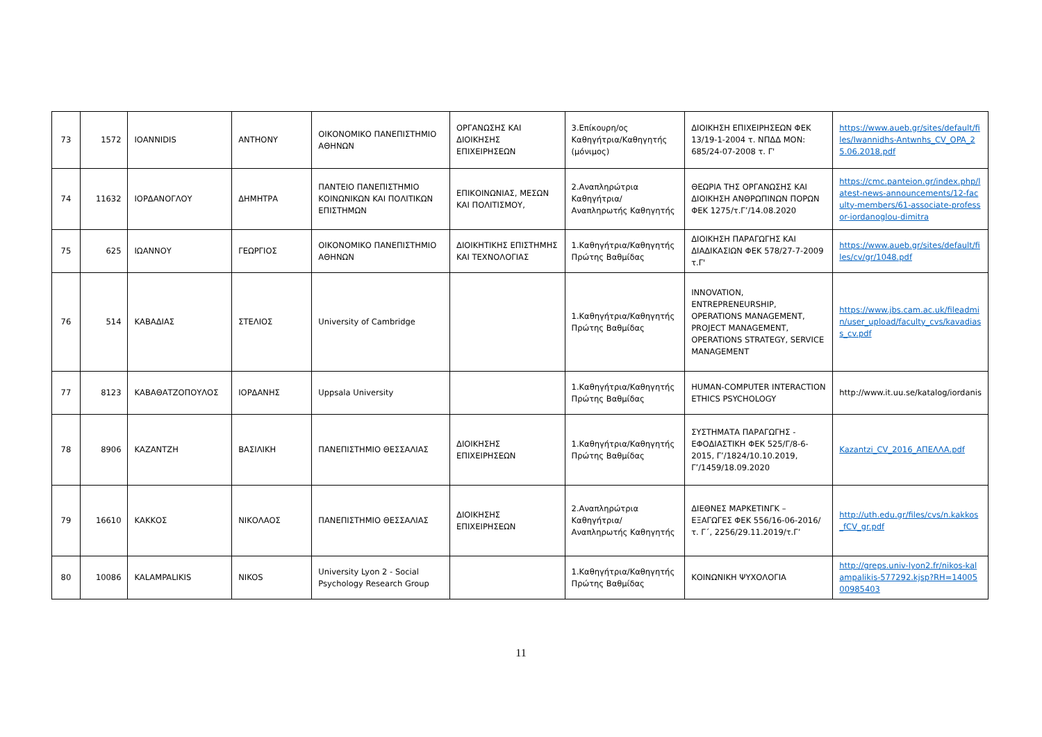| 73 | 1572 | IOANNIDIS | ANTHONY | ΟΙΚΟΝΟΜΙΚΟ ΠΑΝΕΠΙΣΤΗΜΙΟ ΑΘΗΝΩΝ | ΟΡΓΑΝΩΣΗΣ ΚΑΙ ΔΙΟΙΚΗΣΗΣ ΕΠΙΧΕΙΡΗΣΕΩΝ | 3.Επίκουρη/ος Καθηγήτρια/Καθηγητής (μόνιμος) | ΔΙΟΙΚΗΣΗ ΕΠΙΧΕΙΡΗΣΕΩΝ ΦΕΚ 13/19-1-2004 τ. ΝΠΔΔ ΜΟΝ: 685/24-07-2008 τ. Γ' | https://www.aueb.gr/sites/default/files/Iwannidhs-Antwnhs_CV_OPA_25.06.2018.pdf |
| 74 | 11632 | ΙΟΡΔΑΝΟΓΛΟΥ | ΔΗΜΗΤΡΑ | ΠΑΝΤΕΙΟ ΠΑΝΕΠΙΣΤΗΜΙΟ ΚΟΙΝΩΝΙΚΩΝ ΚΑΙ ΠΟΛΙΤΙΚΩΝ ΕΠΙΣΤΗΜΩΝ | ΕΠΙΚΟΙΝΩΝΙΑΣ, ΜΕΣΩΝ ΚΑΙ ΠΟΛΙΤΙΣΜΟΥ, | 2.Αναπληρώτρια Καθηγήτρια/Αναπληρωτής Καθηγητής | ΘΕΩΡΙΑ ΤΗΣ ΟΡΓΑΝΩΣΗΣ ΚΑΙ ΔΙΟΙΚΗΣΗ ΑΝΘΡΩΠΙΝΩΝ ΠΟΡΩΝ ΦΕΚ 1275/τ.Γ’/14.08.2020 | https://cmc.panteion.gr/index.php/latest-news-announcements/12-faculty-members/61-associate-professor-iordanoglou-dimitra |
| 75 | 625 | ΙΩΑΝΝΟΥ | ΓΕΩΡΓΙΟΣ | ΟΙΚΟΝΟΜΙΚΟ ΠΑΝΕΠΙΣΤΗΜΙΟ ΑΘΗΝΩΝ | ΔΙΟΙΚΗΤΙΚΗΣ ΕΠΙΣΤΗΜΗΣ ΚΑΙ ΤΕΧΝΟΛΟΓΙΑΣ | 1.Καθηγήτρια/Καθηγητής Πρώτης Βαθμίδας | ΔΙΟΙΚΗΣΗ ΠΑΡΑΓΩΓΗΣ ΚΑΙ ΔΙΑΔΙΚΑΣΙΩΝ ΦΕΚ 578/27-7-2009 τ.Γ' | https://www.aueb.gr/sites/default/files/cv/gr/1048.pdf |
| 76 | 514 | ΚΑΒΑΔΙΑΣ | ΣΤΕΛΙΟΣ | University of Cambridge | | 1.Καθηγήτρια/Καθηγητής Πρώτης Βαθμίδας | INNOVATION, ENTREPRENEURSHIP, OPERATIONS MANAGEMENT, PROJECT MANAGEMENT, OPERATIONS STRATEGY, SERVICE MANAGEMENT | https://www.jbs.cam.ac.uk/fileadmin/user_upload/faculty_cvs/kavadiass_cv.pdf |
| 77 | 8123 | ΚΑΒΑΘΑΤΖΟΠΟΥΛΟΣ | ΙΟΡΔΑΝΗΣ | Uppsala University | | 1.Καθηγήτρια/Καθηγητής Πρώτης Βαθμίδας | HUMAN-COMPUTER INTERACTION ETHICS PSYCHOLOGY | http://www.it.uu.se/katalog/iordanis |
| 78 | 8906 | ΚΑΖΑΝΤΖΗ | ΒΑΣΙΛΙΚΗ | ΠΑΝΕΠΙΣΤΗΜΙΟ ΘΕΣΣΑΛΙΑΣ | ΔΙΟΙΚΗΣΗΣ ΕΠΙΧΕΙΡΗΣΕΩΝ | 1.Καθηγήτρια/Καθηγητής Πρώτης Βαθμίδας | ΣΥΣΤΗΜΑΤΑ ΠΑΡΑΓΩΓΗΣ - ΕΦΟΔΙΑΣΤΙΚΗ ΦΕΚ 525/Γ/8-6-2015, Γ’/1824/10.10.2019, Γ’/1459/18.09.2020 | Kazantzi_CV_2016_ΑΠΕΛΛΑ.pdf |
| 79 | 16610 | ΚΑΚΚΟΣ | ΝΙΚΟΛΑΟΣ | ΠΑΝΕΠΙΣΤΗΜΙΟ ΘΕΣΣΑΛΙΑΣ | ΔΙΟΙΚΗΣΗΣ ΕΠΙΧΕΙΡΗΣΕΩΝ | 2.Αναπληρώτρια Καθηγήτρια/Αναπληρωτής Καθηγητής | ΔΙΕΘΝΕΣ ΜΑΡΚΕΤΙΝΓΚ – ΕΞΑΓΩΓΕΣ ΦΕΚ 556/16-06-2016/τ. Γ΄, 2256/29.11.2019/τ.Γ’ | http://uth.edu.gr/files/cvs/n.kakkos_fCV_gr.pdf |
| 80 | 10086 | KALAMPALIKIS | NIKOS | University Lyon 2 - Social Psychology Research Group | | 1.Καθηγήτρια/Καθηγητής Πρώτης Βαθμίδας | ΚΟΙΝΩΝΙΚΗ ΨΥΧΟΛΟΓΙΑ | http://greps.univ-lyon2.fr/nikos-kalampalikis-577292.kjsp?RH=1400500985403 |
11